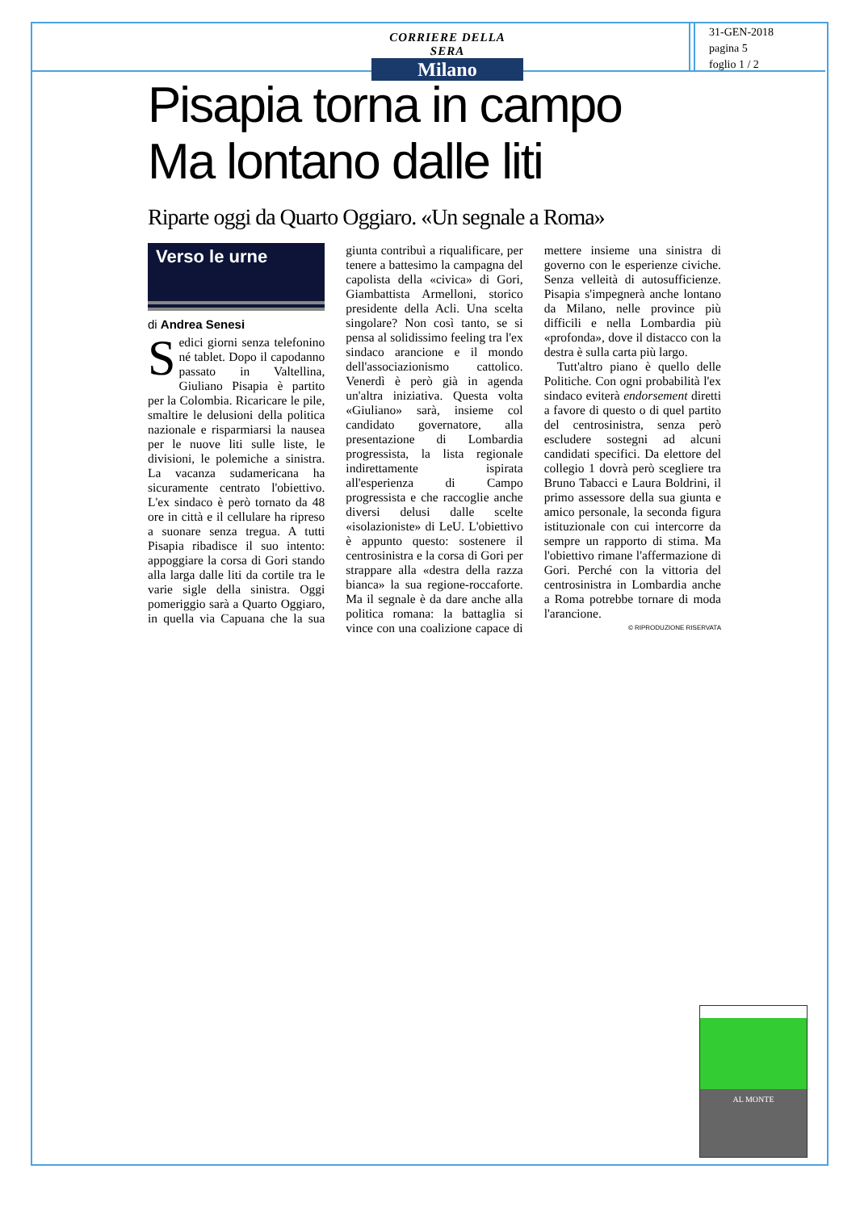CORRIERE DELLA SERA
Milano
31-GEN-2018
pagina 5
foglio 1 / 2
Pisapia torna in campo
Ma lontano dalle liti
Riparte oggi da Quarto Oggiaro. «Un segnale a Roma»
Verso le urne
di Andrea Senesi
Sedici giorni senza telefonino né tablet. Dopo il capodanno passato in Valtellina, Giuliano Pisapia è partito per la Colombia. Ricaricare le pile, smaltire le delusioni della politica nazionale e risparmiarsi la nausea per le nuove liti sulle liste, le divisioni, le polemiche a sinistra. La vacanza sudamericana ha sicuramente centrato l'obiettivo. L'ex sindaco è però tornato da 48 ore in città e il cellulare ha ripreso a suonare senza tregua. A tutti Pisapia ribadisce il suo intento: appoggiare la corsa di Gori stando alla larga dalle liti da cortile tra le varie sigle della sinistra. Oggi pomeriggio sarà a Quarto Oggiaro, in quella via Capuana che la sua giunta contribuì a riqualificare, per tenere a battesimo la campagna del capolista della «civica» di Gori, Giambattista Armelloni, storico presidente della Acli. Una scelta singolare? Non così tanto, se si pensa al solidissimo feeling tra l'ex sindaco arancione e il mondo dell'associazionismo cattolico. Venerdì è però già in agenda un'altra iniziativa. Questa volta «Giuliano» sarà, insieme col candidato governatore, alla presentazione di Lombardia progressista, la lista regionale indirettamente ispirata all'esperienza di Campo progressista e che raccoglie anche diversi delusi dalle scelte «isolazioniste» di LeU. L'obiettivo è appunto questo: sostenere il centrosinistra e la corsa di Gori per strappare alla «destra della razza bianca» la sua regione-roccaforte. Ma il segnale è da dare anche alla politica romana: la battaglia si vince con una coalizione capace di mettere insieme una sinistra di governo con le esperienze civiche. Senza velleità di autosufficienze. Pisapia s'impegnerà anche lontano da Milano, nelle province più difficili e nella Lombardia più «profonda», dove il distacco con la destra è sulla carta più largo.
Tutt'altro piano è quello delle Politiche. Con ogni probabilità l'ex sindaco eviterà endorsement diretti a favore di questo o di quel partito del centrosinistra, senza però escludere sostegni ad alcuni candidati specifici. Da elettore del collegio 1 dovrà però scegliere tra Bruno Tabacci e Laura Boldrini, il primo assessore della sua giunta e amico personale, la seconda figura istituzionale con cui intercorre da sempre un rapporto di stima. Ma l'obiettivo rimane l'affermazione di Gori. Perché con la vittoria del centrosinistra in Lombardia anche a Roma potrebbe tornare di moda l'arancione.
© RIPRODUZIONE RISERVATA
AL MONTE